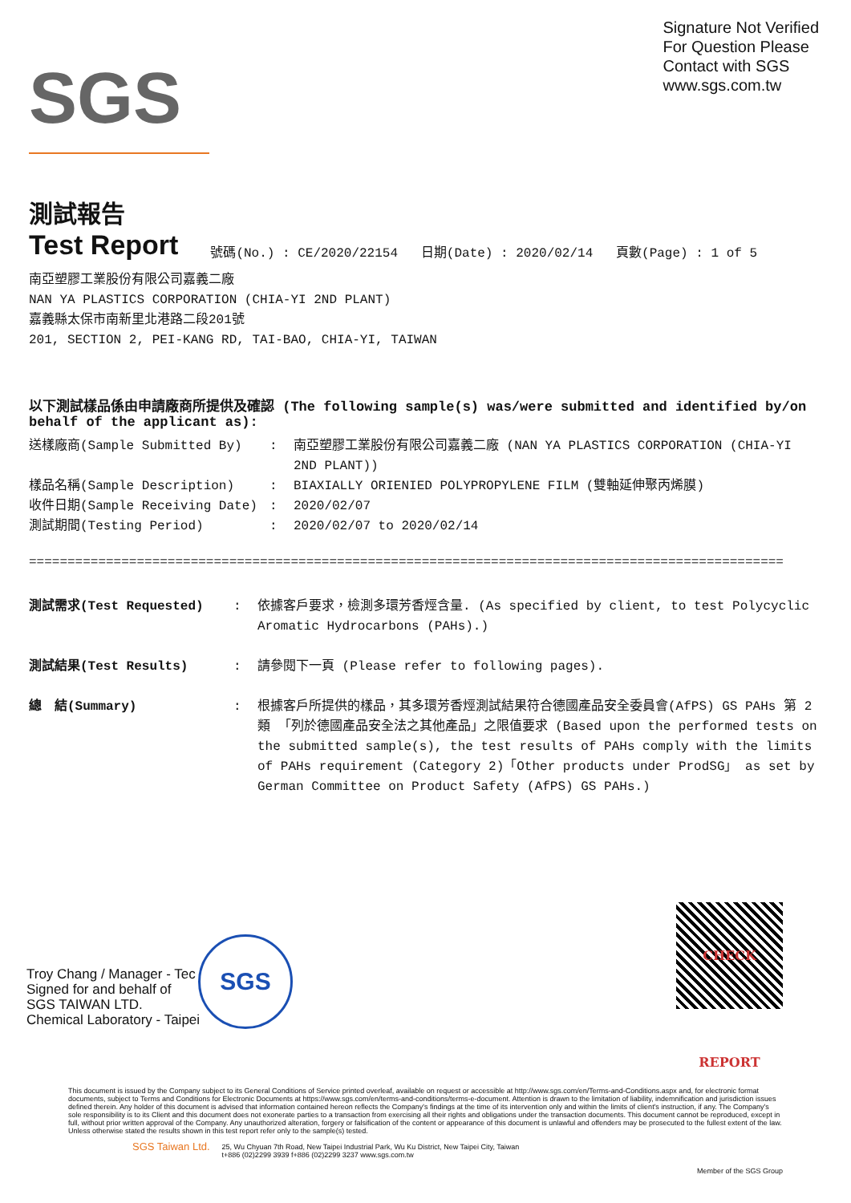SGS
Signature Not Verified
For Question Please
Contact with SGS
www.sgs.com.tw
測試報告
Test Report
號碼(No.) : CE/2020/22154 日期(Date) : 2020/02/14 頁數(Page) : 1 of 5
南亞塑膠工業股份有限公司嘉義二廠
NAN YA PLASTICS CORPORATION (CHIA-YI 2ND PLANT)
嘉義縣太保市南新里北港路二段201號
201, SECTION 2, PEI-KANG RD, TAI-BAO, CHIA-YI, TAIWAN
以下測試樣品係由申請廠商所提供及確認 (The following sample(s) was/were submitted and identified by/on behalf of the applicant as):
送樣廠商(Sample Submitted By): 南亞塑膠工業股份有限公司嘉義二廠 (NAN YA PLASTICS CORPORATION (CHIA-YI 2ND PLANT))
樣品名稱(Sample Description): BIAXIALLY ORIENIED POLYPROPYLENE FILM (雙軸延伸聚丙烯膜)
收件日期(Sample Receiving Date): 2020/02/07
測試期間(Testing Period): 2020/02/07 to 2020/02/14
==================================================================================================
測試需求(Test Requested): 依據客戶要求，檢測多環芳香烴含量. (As specified by client, to test Polycyclic Aromatic Hydrocarbons (PAHs).)
測試結果(Test Results): 請參閱下一頁 (Please refer to following pages).
總　結(Summary): 根據客戶所提供的樣品，其多環芳香烴測試結果符合德國產品安全委員會(AfPS) GS PAHs 第 2 類 「列於德國產品安全法之其他產品」之限值要求 (Based upon the performed tests on the submitted sample(s), the test results of PAHs comply with the limits of PAHs requirement (Category 2)「Other products under ProdSG」 as set by German Committee on Product Safety (AfPS) GS PAHs.)
Troy Chang / Manager - Tec
Signed for and behalf of
SGS TAIWAN LTD.
Chemical Laboratory - Taipei
SGS
CHECK REPORT
This document is issued by the Company subject to its General Conditions of Service printed overleaf, available on request or accessible at http://www.sgs.com/en/Terms-and-Conditions.aspx and, for electronic format documents, subject to Terms and Conditions for Electronic Documents at https://www.sgs.com/en/terms-and-conditions/terms-e-document. Attention is drawn to the limitation of liability, indemnification and jurisdiction issues defined therein. Any holder of this document is advised that information contained hereon reflects the Company's findings at the time of its intervention only and within the limits of client's instruction, if any. The Company's sole responsibility is to its Client and this document does not exonerate parties to a transaction from exercising all their rights and obligations under the transaction documents. This document cannot be reproduced, except in full, without prior written approval of the Company. Any unauthorized alteration, forgery or falsification of the content or appearance of this document is unlawful and offenders may be prosecuted to the fullest extent of the law. Unless otherwise stated the results shown in this test report refer only to the sample(s) tested.
SGS Taiwan Ltd. 25, Wu Chyuan 7th Road, New Taipei Industrial Park, Wu Ku District, New Taipei City, Taiwan
t+886 (02)2299 3939 f+886 (02)2299 3237 www.sgs.com.tw
Member of the SGS Group